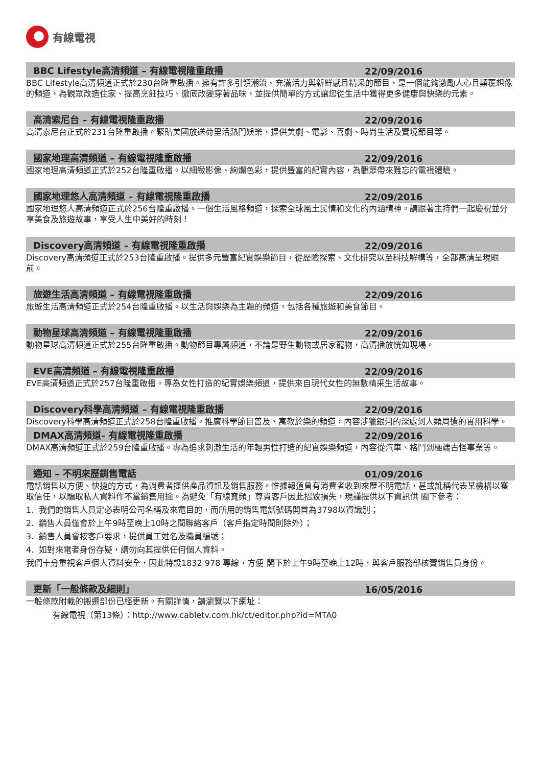有線電視
BBC Lifestyle高清頻道 – 有線電視隆重啟播 22/09/2016
BBC Lifestyle高清頻道正式於230台隆重啟播。擁有許多引領潮流、充滿活力與新鮮感且精采的節目，是一個能夠激勵人心且顛覆想像的頻道，為觀眾改造住家、提高烹飪技巧、徹底改變穿著品味，並提供簡單的方式讓您從生活中獲得更多健康與快樂的元素。
高清索尼台 – 有線電視隆重啟播 22/09/2016
高清索尼台正式於231台隆重啟播。緊貼美國放送荷里活熱門娛樂，提供美劇、電影、喜劇、時尚生活及實境節目等。
國家地理高清頻道 – 有線電視隆重啟播 22/09/2016
國家地理高清頻道正式於252台隆重啟播。以細緻影像、絢爛色彩，提供豐富的紀實內容，為觀眾帶來難忘的電視體驗。
國家地理悠人高清頻道 – 有線電視隆重啟播 22/09/2016
國家地理悠人高清頻道正式於256台隆重啟播。一個生活風格頻道，探索全球風土民情和文化的內涵精神。請跟著主持們一起慶祝並分享美食及旅遊故事，享受人生中美好的時刻！
Discovery高清頻道 – 有線電視隆重啟播 22/09/2016
Discovery高清頻道正式於253台隆重啟播。提供多元豐富紀實娛樂節目，從歷險探索、文化研究以至科技解構等，全部高清呈現眼前。
旅遊生活高清頻道 – 有線電視隆重啟播 22/09/2016
旅遊生活高清頻道正式於254台隆重啟播。以生活與娛樂為主題的頻道，包括各種旅遊和美食節目。
動物星球高清頻道 – 有線電視隆重啟播 22/09/2016
動物星球高清頻道正式於255台隆重啟播。動物節目專屬頻道，不論是野生動物或居家寵物，高清播放恍如現場。
EVE高清頻道 – 有線電視隆重啟播 22/09/2016
EVE高清頻道正式於257台隆重啟播。專為女性打造的紀實娛樂頻道，提供來自現代女性的無數精采生活故事。
Discovery科學高清頻道 – 有線電視隆重啟播 22/09/2016
Discovery科學高清頻道正式於258台隆重啟播。推廣科學節目普及、寓教於樂的頻道，內容涉獵銀河的深處到人類周遭的實用科學。
DMAX高清頻道– 有線電視隆重啟播 22/09/2016
DMAX高清頻道正式於259台隆重啟播。專為追求刺激生活的年輕男性打造的紀實娛樂頻道，內容從汽車、格鬥到極端古怪事業等。
通知 – 不明來歷銷售電話 01/09/2016
電話銷售以方便、快捷的方式，為消費者提供產品資訊及銷售服務。惟據報道曾有消費者收到來歷不明電話，甚或訛稱代表某機構以獲取信任，以騙取私人資料作不當銷售用途。為避免「有線寬頻」尊貴客戶因此招致損失，現謹提供以下資訊供 閣下參考：
1. 我們的銷售人員定必表明公司名稱及來電目的，而所用的銷售電話號碼開首為3798以資識別；
2. 銷售人員僅會於上午9時至晚上10時之間聯絡客戶（客戶指定時間則除外）；
3. 銷售人員會按客戶要求，提供員工姓名及職員編號；
4. 如對來電者身份存疑，請勿向其提供任何個人資料。
我們十分重視客戶個人資料安全，因此特設1832 978 專線，方便 閣下於上午9時至晚上12時，與客戶服務部核實銷售員身份。
更新「一般條款及細則」 16/05/2016
一般條款附載的搬遷部份已經更新。有關詳情，請瀏覽以下網址：
有線電視（第13條）：http://www.cabletv.com.hk/ct/editor.php?id=MTA0